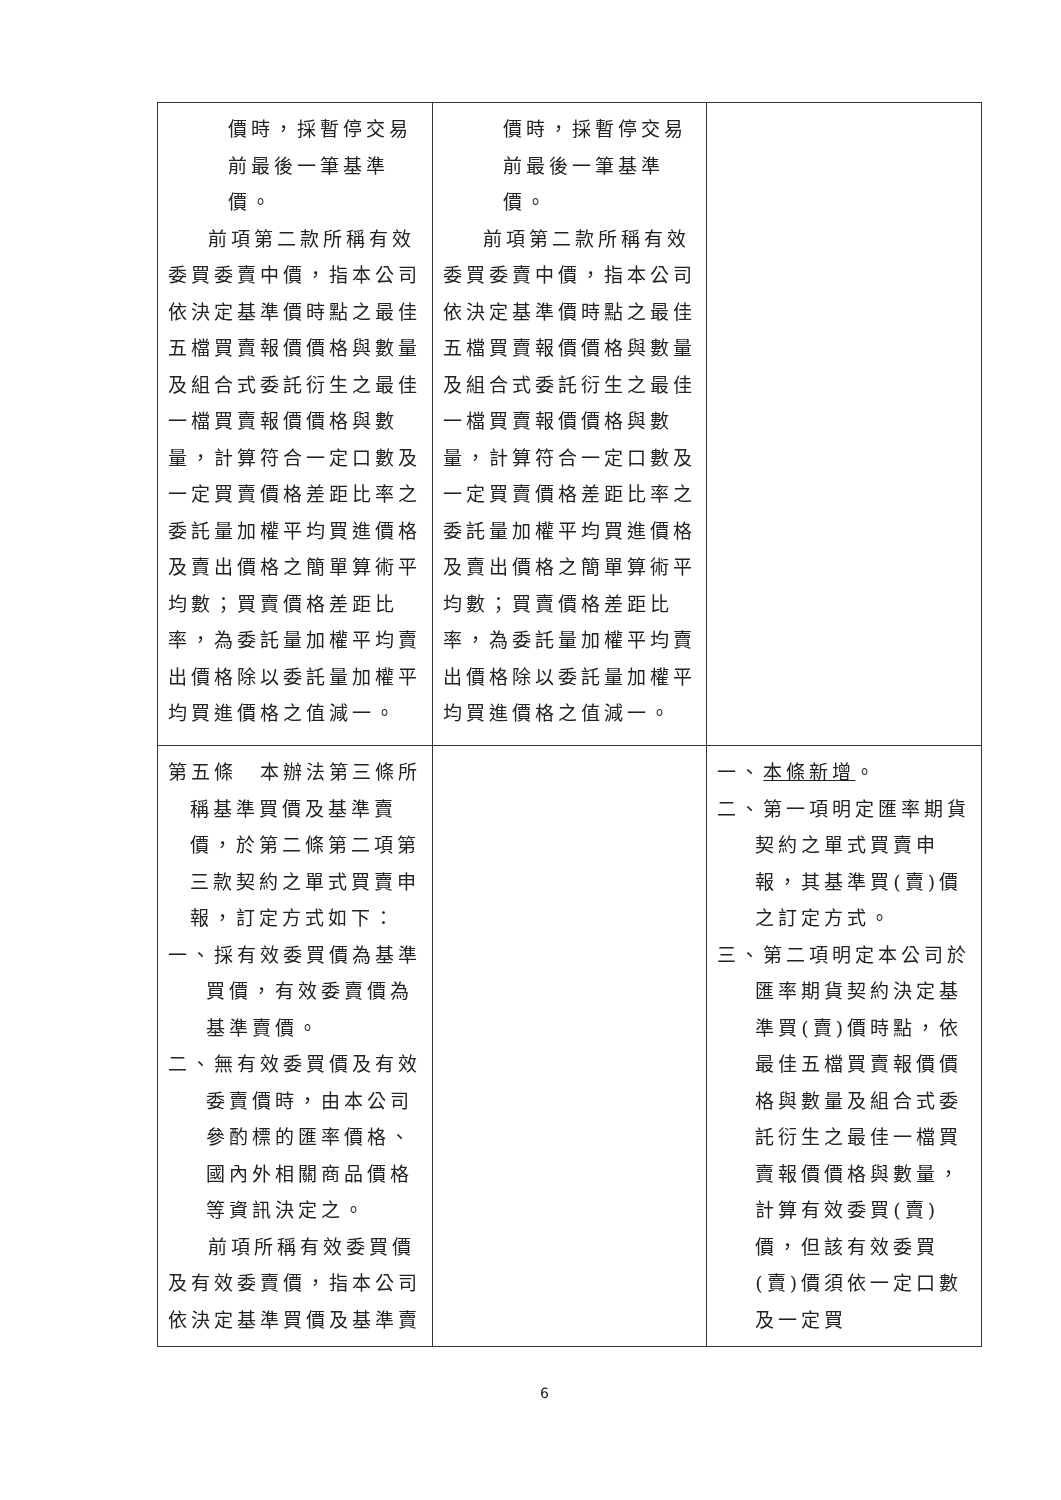| 價時，採暫停交易前最後一筆基準價。 前項第二款所稱有效委買委賣中價，指本公司依決定基準價時點之最佳五檔買賣報價價格與數量及組合式委託衍生之最佳一檔買賣報價價格與數量，計算符合一定口數及一定買賣價格差距比率之委託量加權平均買進價格及賣出價格之簡單算術平均數；買賣價格差距比率，為委託量加權平均賣出價格除以委託量加權平均買進價格之值減一。 | 價時，採暫停交易前最後一筆基準價。 前項第二款所稱有效委買委賣中價，指本公司依決定基準價時點之最佳五檔買賣報價價格與數量及組合式委託衍生之最佳一檔買賣報價價格與數量，計算符合一定口數及一定買賣價格差距比率之委託量加權平均買進價格及賣出價格之簡單算術平均數；買賣價格差距比率，為委託量加權平均賣出價格除以委託量加權平均買進價格之值減一。 | |
| 第五條 本辦法第三條所稱基準買價及基準賣價，於第二條第二項第三款契約之單式買賣申報，訂定方式如下： 一、採有效委買價為基準買價，有效委賣價為基準賣價。 二、無有效委買價及有效委賣價時，由本公司參酌標的匯率價格、國內外相關商品價格等資訊決定之。 前項所稱有效委買價及有效委賣價，指本公司依決定基準買價及基準賣 | | 一、 本條新增 。 二、第一項明定匯率期貨契約之單式買賣申報，其基準買(賣)價之訂定方式。 三、第二項明定本公司於匯率期貨契約決定基準買(賣)價時點，依最佳五檔買賣報價價格與數量及組合式委託衍生之最佳一檔買賣報價價格與數量，計算有效委買(賣)價，但該有效委買(賣)價須依一定口數及一定買 |
6